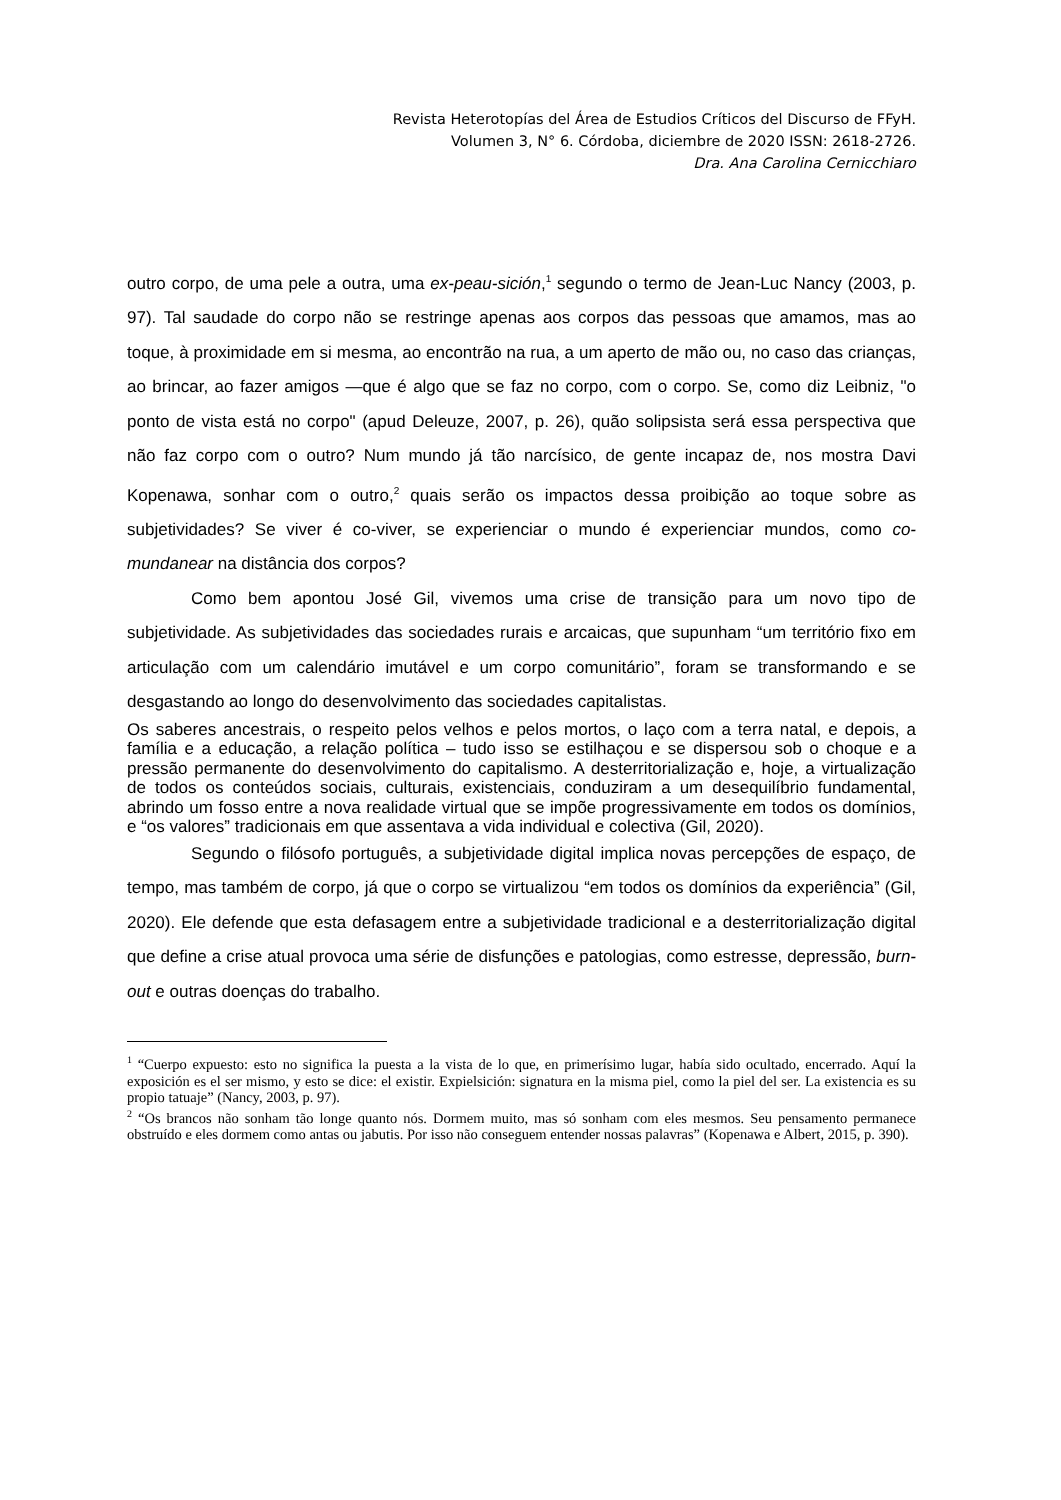Revista Heterotopías del Área de Estudios Críticos del Discurso de FFyH.
Volumen 3, N° 6. Córdoba, diciembre de 2020 ISSN: 2618-2726.
Dra. Ana Carolina Cernicchiaro
outro corpo, de uma pele a outra, uma ex-peau-sición,<sup>1</sup> segundo o termo de Jean-Luc Nancy (2003, p. 97). Tal saudade do corpo não se restringe apenas aos corpos das pessoas que amamos, mas ao toque, à proximidade em si mesma, ao encontrão na rua, a um aperto de mão ou, no caso das crianças, ao brincar, ao fazer amigos —que é algo que se faz no corpo, com o corpo. Se, como diz Leibniz, "o ponto de vista está no corpo" (apud Deleuze, 2007, p. 26), quão solipsista será essa perspectiva que não faz corpo com o outro? Num mundo já tão narcísico, de gente incapaz de, nos mostra Davi Kopenawa, sonhar com o outro,<sup>2</sup> quais serão os impactos dessa proibição ao toque sobre as subjetividades? Se viver é co-viver, se experienciar o mundo é experienciar mundos, como co-mundanear na distância dos corpos?
Como bem apontou José Gil, vivemos uma crise de transição para um novo tipo de subjetividade. As subjetividades das sociedades rurais e arcaicas, que supunham “um território fixo em articulação com um calendário imutável e um corpo comunitário”, foram se transformando e se desgastando ao longo do desenvolvimento das sociedades capitalistas.
Os saberes ancestrais, o respeito pelos velhos e pelos mortos, o laço com a terra natal, e depois, a família e a educação, a relação política – tudo isso se estilhaçou e se dispersou sob o choque e a pressão permanente do desenvolvimento do capitalismo. A desterritorialização e, hoje, a virtualização de todos os conteúdos sociais, culturais, existenciais, conduziram a um desequilíbrio fundamental, abrindo um fosso entre a nova realidade virtual que se impõe progressivamente em todos os domínios, e “os valores” tradicionais em que assentava a vida individual e colectiva (Gil, 2020).
Segundo o filósofo português, a subjetividade digital implica novas percepções de espaço, de tempo, mas também de corpo, já que o corpo se virtualizou “em todos os domínios da experiência” (Gil, 2020). Ele defende que esta defasagem entre a subjetividade tradicional e a desterritorialização digital que define a crise atual provoca uma série de disfunções e patologias, como estresse, depressão, burn-out e outras doenças do trabalho.
<sup>1</sup> “Cuerpo expuesto: esto no significa la puesta a la vista de lo que, en primerísimo lugar, había sido ocultado, encerrado. Aquí la exposición es el ser mismo, y esto se dice: el existir. Expielsición: signatura en la misma piel, como la piel del ser. La existencia es su propio tatuaje” (Nancy, 2003, p. 97).
<sup>2</sup> “Os brancos não sonham tão longe quanto nós. Dormem muito, mas só sonham com eles mesmos. Seu pensamento permanece obstruído e eles dormem como antas ou jabutis. Por isso não conseguem entender nossas palavras” (Kopenawa e Albert, 2015, p. 390).